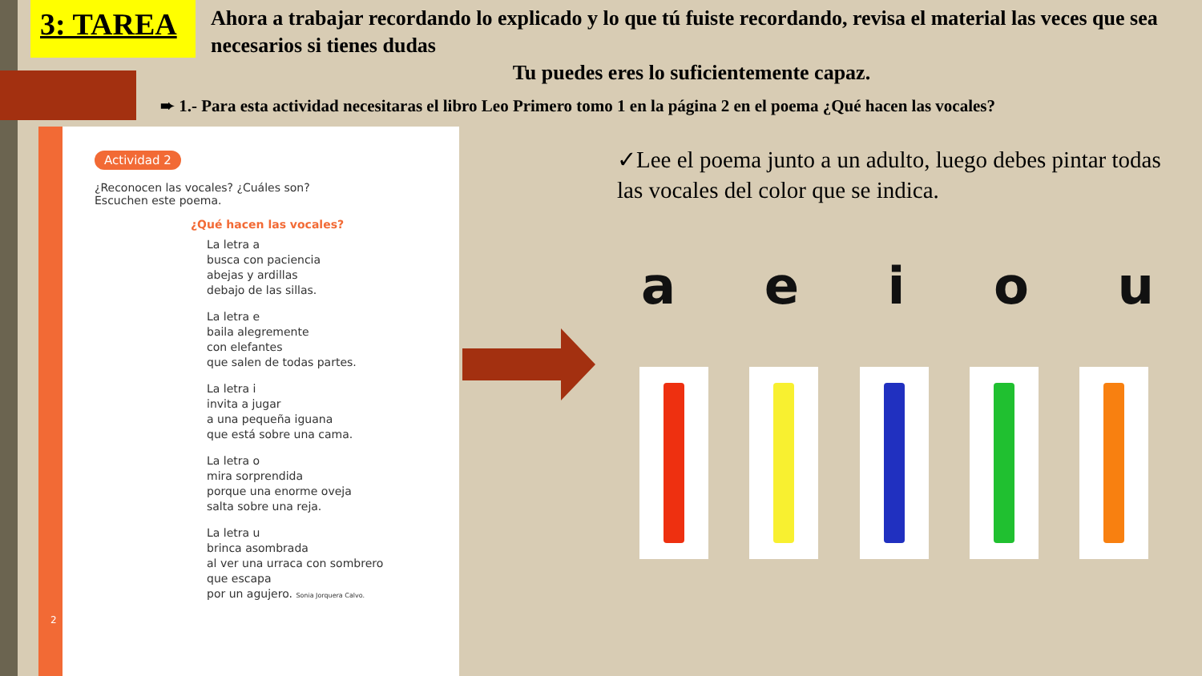3: TAREA
Ahora a trabajar recordando lo explicado y lo que tú fuiste recordando, revisa el material las veces que sea necesarios si tienes dudas
Tu puedes eres lo suficientemente capaz.
➨ 1.- Para esta actividad necesitaras el libro Leo Primero tomo 1 en la página 2 en el poema ¿Qué hacen las vocales?
Actividad 2
¿Reconocen las vocales? ¿Cuáles son?
Escuchen este poema.
¿Qué hacen las vocales?
La letra a
busca con paciencia
abejas y ardillas
debajo de las sillas.
La letra e
baila alegremente
con elefantes
que salen de todas partes.
La letra i
invita a jugar
a una pequeña iguana
que está sobre una cama.
La letra o
mira sorprendida
porque una enorme oveja
salta sobre una reja.
La letra u
brinca asombrada
al ver una urraca con sombrero
que escapa
por un agujero. Sonia Jorquera Calvo.
2
✓Lee el poema junto a un adulto, luego debes pintar todas las vocales del color que se indica.
aeiou